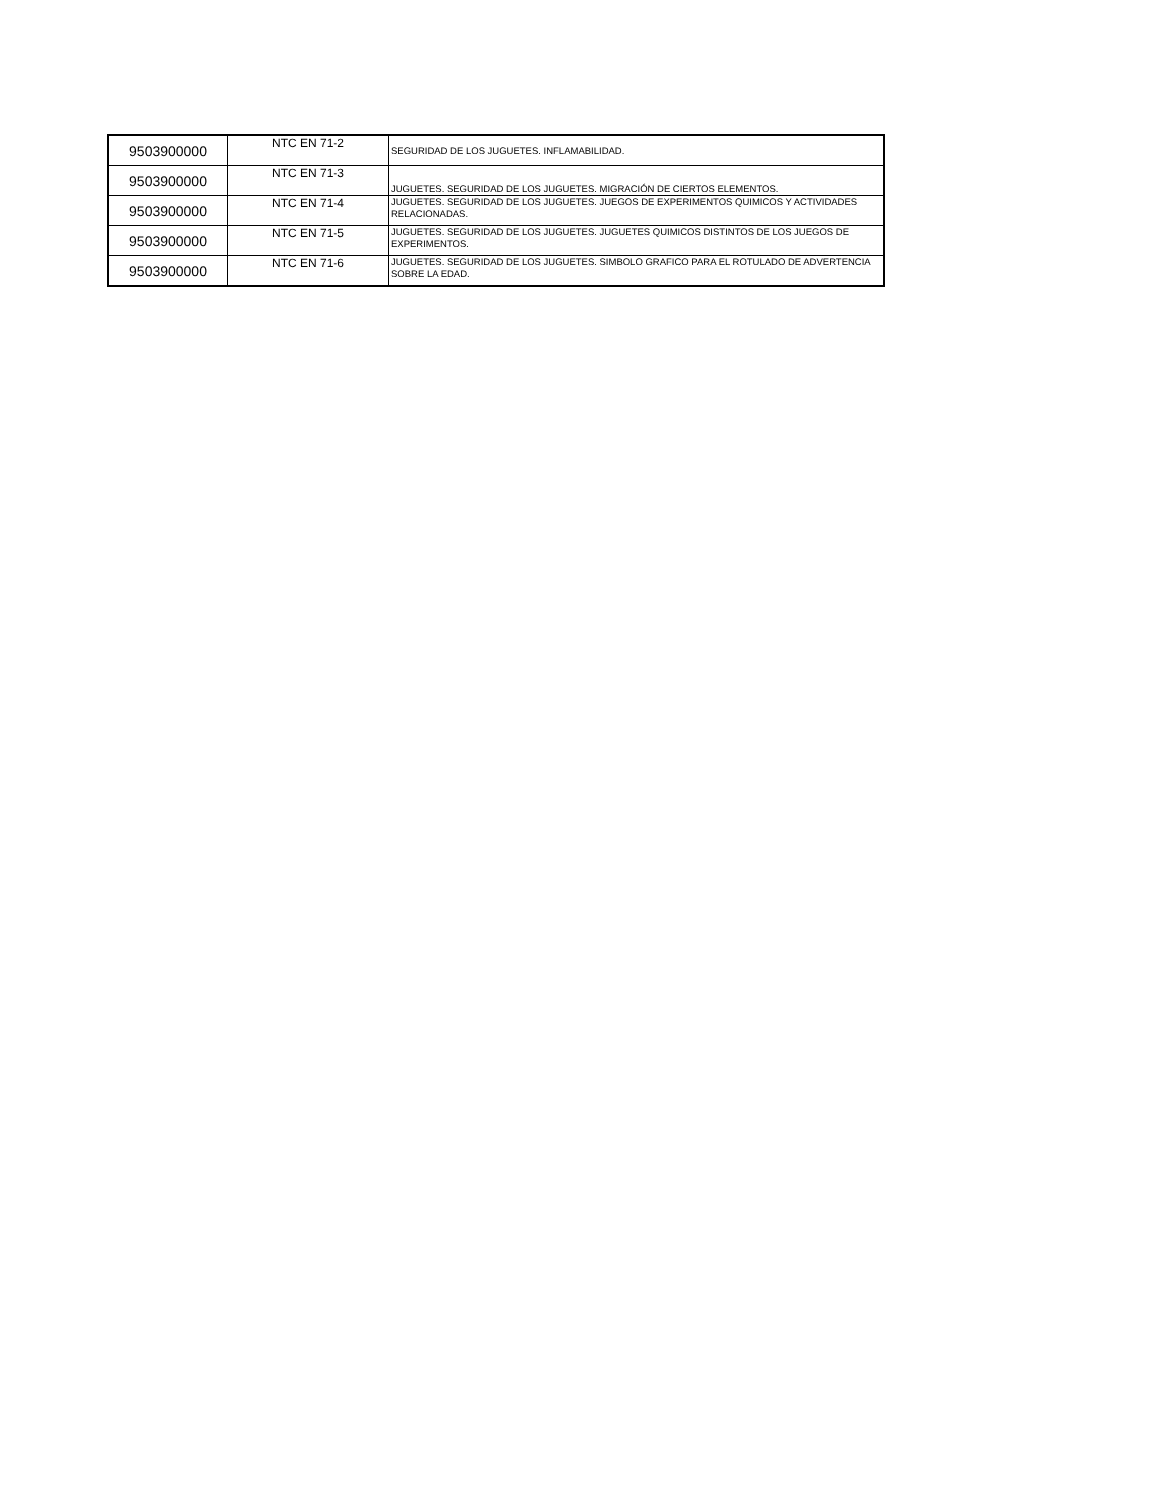| 9503900000 | NTC EN 71-2 | SEGURIDAD DE LOS JUGUETES. INFLAMABILIDAD. |
| 9503900000 | NTC EN 71-3 | JUGUETES. SEGURIDAD DE LOS JUGUETES. MIGRACIÓN DE CIERTOS ELEMENTOS. |
| 9503900000 | NTC EN 71-4 | JUGUETES. SEGURIDAD DE LOS JUGUETES. JUEGOS DE EXPERIMENTOS QUIMICOS Y ACTIVIDADES RELACIONADAS. |
| 9503900000 | NTC EN 71-5 | JUGUETES. SEGURIDAD DE LOS JUGUETES. JUGUETES QUIMICOS DISTINTOS DE LOS JUEGOS DE EXPERIMENTOS. |
| 9503900000 | NTC EN 71-6 | JUGUETES. SEGURIDAD DE LOS JUGUETES. SIMBOLO GRAFICO PARA EL ROTULADO DE ADVERTENCIA SOBRE LA EDAD. |